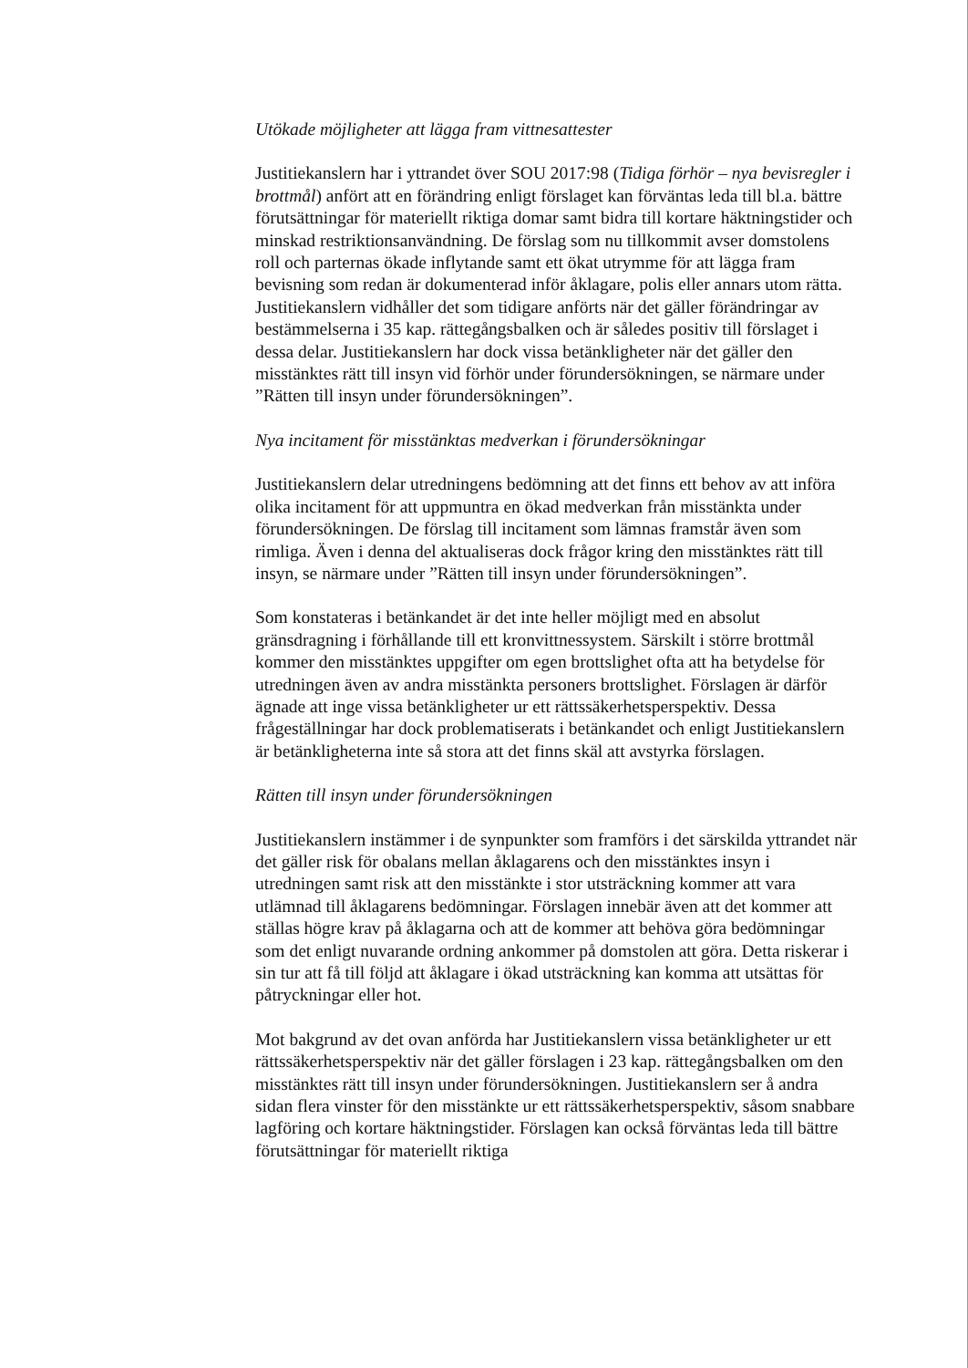Utökade möjligheter att lägga fram vittnesattester
Justitiekanslern har i yttrandet över SOU 2017:98 (Tidiga förhör – nya bevisregler i brottmål) anfört att en förändring enligt förslaget kan förväntas leda till bl.a. bättre förutsättningar för materiellt riktiga domar samt bidra till kortare häktningstider och minskad restriktionsanvändning. De förslag som nu tillkommit avser domstolens roll och parternas ökade inflytande samt ett ökat utrymme för att lägga fram bevisning som redan är dokumenterad inför åklagare, polis eller annars utom rätta. Justitiekanslern vidhåller det som tidigare anförts när det gäller förändringar av bestämmelserna i 35 kap. rättegångsbalken och är således positiv till förslaget i dessa delar. Justitiekanslern har dock vissa betänkligheter när det gäller den misstänktes rätt till insyn vid förhör under förundersökningen, se närmare under ”Rätten till insyn under förundersökningen”.
Nya incitament för misstänktas medverkan i förundersökningar
Justitiekanslern delar utredningens bedömning att det finns ett behov av att införa olika incitament för att uppmuntra en ökad medverkan från misstänkta under förundersökningen. De förslag till incitament som lämnas framstår även som rimliga. Även i denna del aktualiseras dock frågor kring den misstänktes rätt till insyn, se närmare under ”Rätten till insyn under förundersökningen”.
Som konstateras i betänkandet är det inte heller möjligt med en absolut gränsdragning i förhållande till ett kronvittnessystem. Särskilt i större brottmål kommer den misstänktes uppgifter om egen brottslighet ofta att ha betydelse för utredningen även av andra misstänkta personers brottslighet. Förslagen är därför ägnade att inge vissa betänkligheter ur ett rättssäkerhetsperspektiv. Dessa frågeställningar har dock problematiserats i betänkandet och enligt Justitiekanslern är betänkligheterna inte så stora att det finns skäl att avstyrka förslagen.
Rätten till insyn under förundersökningen
Justitiekanslern instämmer i de synpunkter som framförs i det särskilda yttrandet när det gäller risk för obalans mellan åklagarens och den misstänktes insyn i utredningen samt risk att den misstänkte i stor utsträckning kommer att vara utlämnad till åklagarens bedömningar. Förslagen innebär även att det kommer att ställas högre krav på åklagarna och att de kommer att behöva göra bedömningar som det enligt nuvarande ordning ankommer på domstolen att göra. Detta riskerar i sin tur att få till följd att åklagare i ökad utsträckning kan komma att utsättas för påtryckningar eller hot.
Mot bakgrund av det ovan anförda har Justitiekanslern vissa betänkligheter ur ett rättssäkerhetsperspektiv när det gäller förslagen i 23 kap. rättegångsbalken om den misstänktes rätt till insyn under förundersökningen. Justitiekanslern ser å andra sidan flera vinster för den misstänkte ur ett rättssäkerhetsperspektiv, såsom snabbare lagföring och kortare häktningstider. Förslagen kan också förväntas leda till bättre förutsättningar för materiellt riktiga